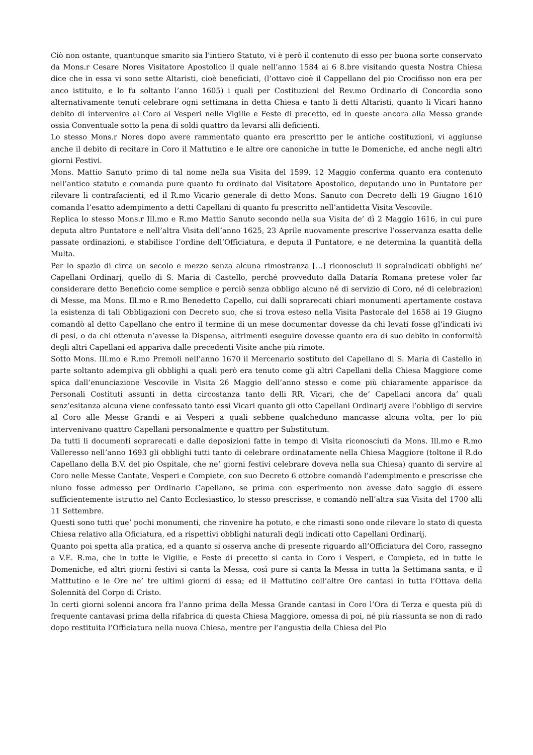Ciò non ostante, quantunque smarito sia l’intiero Statuto, vi è però il contenuto di esso per buona sorte conservato da Mons.r Cesare Nores Visitatore Apostolico il quale nell’anno 1584 ai 6 8.bre visitando questa Nostra Chiesa dice che in essa vi sono sette Altaristi, cioè beneficiati, (l’ottavo cioè il Cappellano del pio Crocifisso non era per anco istituito, e lo fu soltanto l’anno 1605) i quali per Costituzioni del Rev.mo Ordinario di Concordia sono alternativamente tenuti celebrare ogni settimana in detta Chiesa e tanto li detti Altaristi, quanto li Vicari hanno debito di intervenire al Coro ai Vesperi nelle Vigilie e Feste di precetto, ed in queste ancora alla Messa grande ossia Conventuale sotto la pena di soldi quattro da levarsi alli deficienti.
Lo stesso Mons.r Nores dopo avere rammentato quanto era prescritto per le antiche costituzioni, vi aggiunse anche il debito di recitare in Coro il Mattutino e le altre ore canoniche in tutte le Domeniche, ed anche negli altri giorni Festivi.
Mons. Mattio Sanuto primo di tal nome nella sua Visita del 1599, 12 Maggio conferma quanto era contenuto nell’antico statuto e comanda pure quanto fu ordinato dal Visitatore Apostolico, deputando uno in Puntatore per rilevare li contrafacienti, ed il R.mo Vicario generale di detto Mons. Sanuto con Decreto delli 19 Giugno 1610 comanda l’esatto adempimento a detti Capellani di quanto fu prescritto nell’antidetta Visita Vescovile.
Replica lo stesso Mons.r Ill.mo e R.mo Mattio Sanuto secondo nella sua Visita de’ dì 2 Maggio 1616, in cui pure deputa altro Puntatore e nell’altra Visita dell’anno 1625, 23 Aprile nuovamente prescrive l’osservanza esatta delle passate ordinazioni, e stabilisce l’ordine dell’Officiatura, e deputa il Puntatore, e ne determina la quantità della Multa.
Per lo spazio di circa un secolo e mezzo senza alcuna rimostranza […] riconosciuti li sopraindicati obblighi ne’ Capellani Ordinarj, quello di S. Maria di Castello, perché provveduto dalla Dataria Romana pretese voler far considerare detto Beneficio come semplice e perciò senza obbligo alcuno né di servizio di Coro, né di celebrazioni di Messe, ma Mons. Ill.mo e R.mo Benedetto Capello, cui dalli soprarecati chiari monumenti apertamente costava la esistenza di tali Obbligazioni con Decreto suo, che si trova esteso nella Visita Pastorale del 1658 ai 19 Giugno comandò al detto Capellano che entro il termine di un mese documentar dovesse da chi levati fosse gl’indicati ivi di pesi, o da chi ottenuta n’avesse la Dispensa, altrimenti eseguire dovesse quanto era di suo debito in conformità degli altri Capellani ed appariva dalle precedenti Visite anche più rimote.
Sotto Mons. Ill.mo e R.mo Premoli nell’anno 1670 il Mercenario sostituto del Capellano di S. Maria di Castello in parte soltanto adempiva gli obblighi a quali però era tenuto come gli altri Capellani della Chiesa Maggiore come spica dall’enunciazione Vescovile in Visita 26 Maggio dell’anno stesso e come più chiaramente apparisce da Personali Costituti assunti in detta circostanza tanto delli RR. Vicari, che de’ Capellani ancora da’ quali senz’esitanza alcuna viene confessato tanto essi Vicari quanto gli otto Capellani Ordinarij avere l’obbligo di servire al Coro alle Messe Grandi e ai Vesperi a quali sebbene qualcheduno mancasse alcuna volta, per lo più intervenivano quattro Capellani personalmente e quattro per Substitutum.
Da tutti li documenti soprarecati e dalle deposizioni fatte in tempo di Visita riconosciuti da Mons. Ill.mo e R.mo Valleresso nell’anno 1693 gli obblighi tutti tanto di celebrare ordinatamente nella Chiesa Maggiore (toltone il R.do Capellano della B.V. del pio Ospitale, che ne’ giorni festivi celebrare doveva nella sua Chiesa) quanto di servire al Coro nelle Messe Cantate, Vesperi e Compiete, con suo Decreto 6 ottobre comandò l’adempimento e prescrisse che niuno fosse admesso per Ordinario Capellano, se prima con esperimento non avesse dato saggio di essere sufficientemente istrutto nel Canto Ecclesiastico, lo stesso prescrisse, e comandò nell’altra sua Visita del 1700 alli 11 Settembre.
Questi sono tutti que’ pochi monumenti, che rinvenire ha potuto, e che rimasti sono onde rilevare lo stato di questa Chiesa relativo alla Oficiatura, ed a rispettivi obblighi naturali degli indicati otto Capellani Ordinarij.
Quanto poi spetta alla pratica, ed a quanto si osserva anche di presente riguardo all’Officiatura del Coro, rassegno a V.E. R.ma, che in tutte le Vigilie, e Feste di precetto si canta in Coro i Vesperi, e Compieta, ed in tutte le Domeniche, ed altri giorni festivi si canta la Messa, così pure si canta la Messa in tutta la Settimana santa, e il Matttutino e le Ore ne’ tre ultimi giorni di essa; ed il Mattutino coll’altre Ore cantasi in tutta l’Ottava della Solennità del Corpo di Cristo.
In certi giorni solenni ancora fra l’anno prima della Messa Grande cantasi in Coro l’Ora di Terza e questa più di frequente cantavasi prima della rifabrica di questa Chiesa Maggiore, omessa di poi, né più riassunta se non di rado dopo restituita l’Officiatura nella nuova Chiesa, mentre per l’angustia della Chiesa del Pio